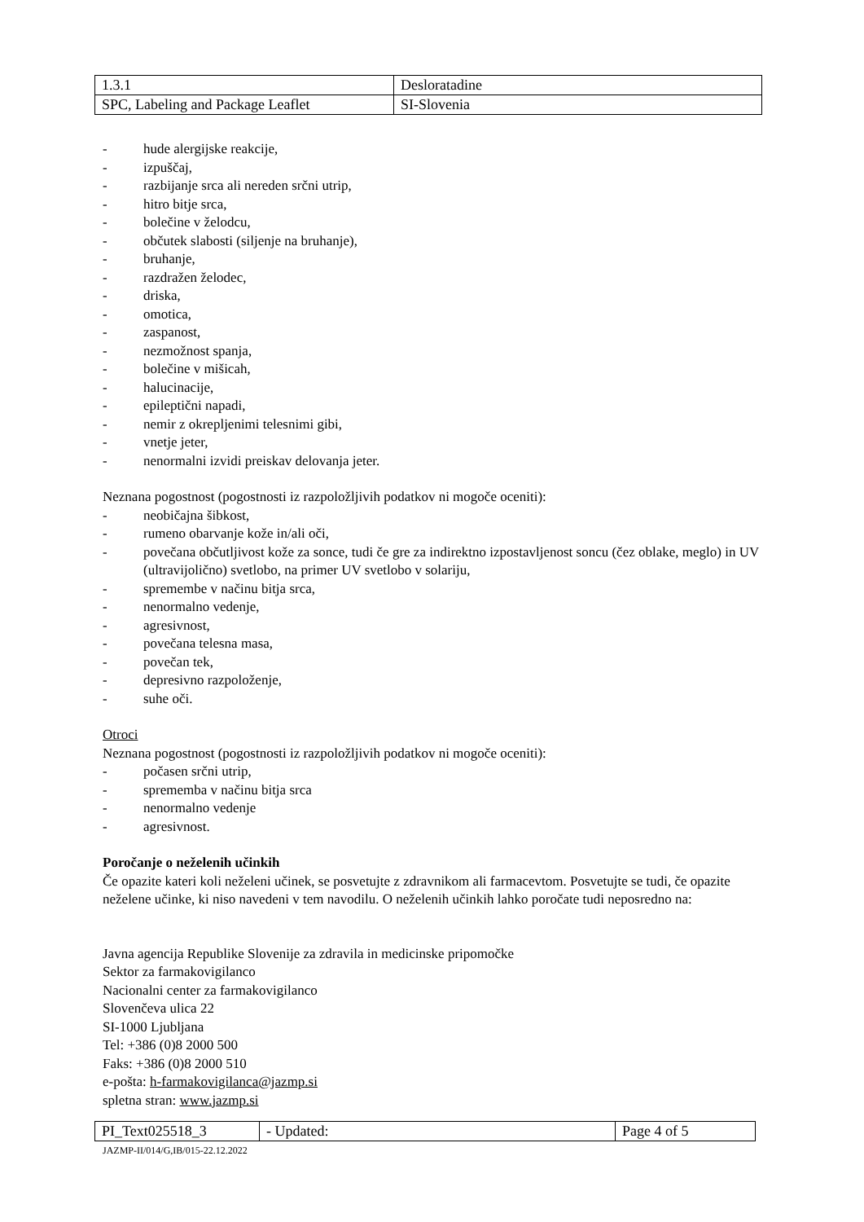| 1.3.1 | Desloratadine |
| SPC, Labeling and Package Leaflet | SI-Slovenia |
- hude alergijske reakcije,
- izpuščaj,
- razbijanje srca ali nereden srčni utrip,
- hitro bitje srca,
- bolečine v želodcu,
- občutek slabosti (siljenje na bruhanje),
- bruhanje,
- razdražen želodec,
- driska,
- omotica,
- zaspanost,
- nezmožnost spanja,
- bolečine v mišicah,
- halucinacije,
- epileptični napadi,
- nemir z okrepljenimi telesnimi gibi,
- vnetje jeter,
- nenormalni izvidi preiskav delovanja jeter.
Neznana pogostnost (pogostnosti iz razpoložljivih podatkov ni mogoče oceniti):
- neobičajna šibkost,
- rumeno obarvanje kože in/ali oči,
- povečana občutljivost kože za sonce, tudi če gre za indirektno izpostavljenost soncu (čez oblake, meglo) in UV (ultravijolično) svetlobo, na primer UV svetlobo v solariju,
- spremembe v načinu bitja srca,
- nenormalno vedenje,
- agresivnost,
- povečana telesna masa,
- povečan tek,
- depresivno razpoloženje,
- suhe oči.
Otroci
Neznana pogostnost (pogostnosti iz razpoložljivih podatkov ni mogoče oceniti):
- počasen srčni utrip,
- sprememba v načinu bitja srca
- nenormalno vedenje
- agresivnost.
Poročanje o neželenih učinkih
Če opazite kateri koli neželeni učinek, se posvetujte z zdravnikom ali farmacevtom. Posvetujte se tudi, če opazite neželene učinke, ki niso navedeni v tem navodilu. O neželenih učinkih lahko poročate tudi neposredno na:
Javna agencija Republike Slovenije za zdravila in medicinske pripomočke
Sektor za farmakovigilanco
Nacionalni center za farmakovigilanco
Slovenčeva ulica 22
SI-1000 Ljubljana
Tel: +386 (0)8 2000 500
Faks: +386 (0)8 2000 510
e-pošta: h-farmakovigilanca@jazmp.si
spletna stran: www.jazmp.si
| PI_Text025518_3 | - Updated: | Page 4 of 5 |
JAZMP-II/014/G,IB/015-22.12.2022